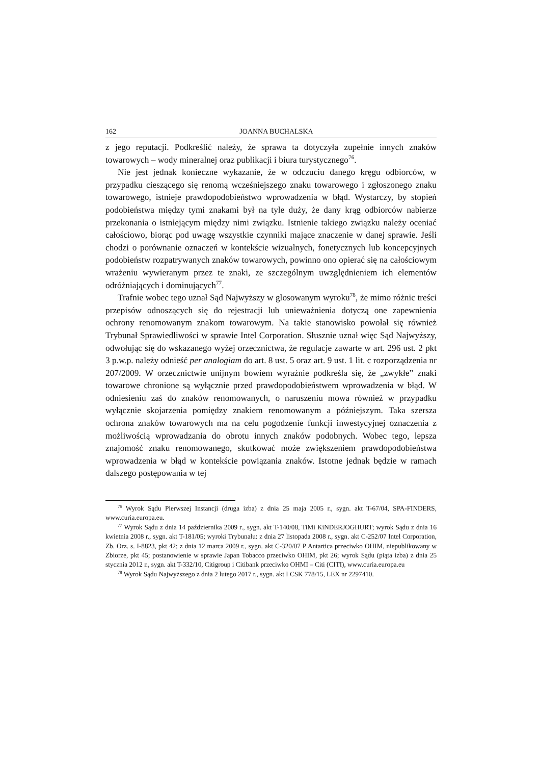162 JOANNA BUCHALSKA
z jego reputacji. Podkreślić należy, że sprawa ta dotyczyła zupełnie innych znaków towarowych – wody mineralnej oraz publikacji i biura turystycznego<sup>76</sup>.
Nie jest jednak konieczne wykazanie, że w odczuciu danego kręgu odbiorców, w przypadku cieszącego się renomą wcześniejszego znaku towarowego i zgłoszonego znaku towarowego, istnieje prawdopodobieństwo wprowadzenia w błąd. Wystarczy, by stopień podobieństwa między tymi znakami był na tyle duży, że dany krąg odbiorców nabierze przekonania o istniejącym między nimi związku. Istnienie takiego związku należy oceniać całościowo, biorąc pod uwagę wszystkie czynniki mające znaczenie w danej sprawie. Jeśli chodzi o porównanie oznaczeń w kontekście wizualnych, fonetycznych lub koncepcyjnych podobieństw rozpatrywanych znaków towarowych, powinno ono opierać się na całościowym wrażeniu wywieranym przez te znaki, ze szczególnym uwzględnieniem ich elementów odróżniających i dominujących<sup>77</sup>.
Trafnie wobec tego uznał Sąd Najwyższy w glosowanym wyroku<sup>78</sup>, że mimo różnic treści przepisów odnoszących się do rejestracji lub unieważnienia dotyczą one zapewnienia ochrony renomowanym znakom towarowym. Na takie stanowisko powołał się również Trybunał Sprawiedliwości w sprawie Intel Corporation. Słusznie uznał więc Sąd Najwyższy, odwołując się do wskazanego wyżej orzecznictwa, że regulacje zawarte w art. 296 ust. 2 pkt 3 p.w.p. należy odnieść per analogiam do art. 8 ust. 5 oraz art. 9 ust. 1 lit. c rozporządzenia nr 207/2009. W orzecznictwie unijnym bowiem wyraźnie podkreśla się, że „zwykłe” znaki towarowe chronione są wyłącznie przed prawdopodobieństwem wprowadzenia w błąd. W odniesieniu zaś do znaków renomowanych, o naruszeniu mowa również w przypadku wyłącznie skojarzenia pomiędzy znakiem renomowanym a późniejszym. Taka szersza ochrona znaków towarowych ma na celu pogodzenie funkcji inwestycyjnej oznaczenia z możliwością wprowadzania do obrotu innych znaków podobnych. Wobec tego, lepsza znajomość znaku renomowanego, skutkować może zwiększeniem prawdopodobieństwa wprowadzenia w błąd w kontekście powiązania znaków. Istotne jednak będzie w ramach dalszego postępowania w tej
<sup>76</sup> Wyrok Sądu Pierwszej Instancji (druga izba) z dnia 25 maja 2005 r., sygn. akt T-67/04, SPA-FINDERS, www.curia.europa.eu.
<sup>77</sup> Wyrok Sądu z dnia 14 października 2009 r., sygn. akt T-140/08, TiMi KiNDERJOGHURT; wyrok Sądu z dnia 16 kwietnia 2008 r., sygn. akt T-181/05; wyroki Trybunału: z dnia 27 listopada 2008 r., sygn. akt C-252/07 Intel Corporation, Zb. Orz. s. I-8823, pkt 42; z dnia 12 marca 2009 r., sygn. akt C-320/07 P Antartica przeciwko OHIM, niepublikowany w Zbiorze, pkt 45; postanowienie w sprawie Japan Tobacco przeciwko OHIM, pkt 26; wyrok Sądu (piąta izba) z dnia 25 stycznia 2012 r., sygn. akt T-332/10, Citigroup i Citibank przeciwko OHMI – Citi (CITI), www.curia.europa.eu
<sup>78</sup> Wyrok Sądu Najwyższego z dnia 2 lutego 2017 r., sygn. akt I CSK 778/15, LEX nr 2297410.